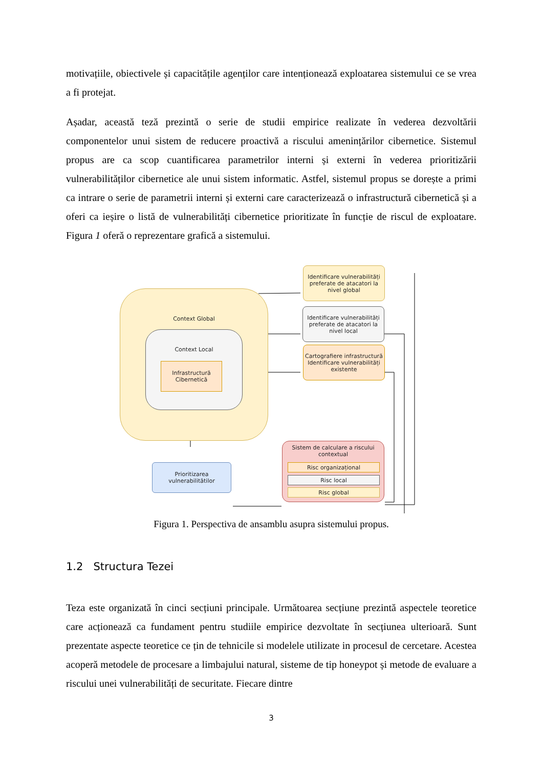motivațiile, obiectivele și capacitățile agenților care intenționează exploatarea sistemului ce se vrea a fi protejat.
Așadar, această teză prezintă o serie de studii empirice realizate în vederea dezvoltării componentelor unui sistem de reducere proactivă a riscului amenințărilor cibernetice. Sistemul propus are ca scop cuantificarea parametrilor interni și externi în vederea prioritizării vulnerabilităților cibernetice ale unui sistem informatic. Astfel, sistemul propus se dorește a primi ca intrare o serie de parametrii interni și externi care caracterizează o infrastructură cibernetică și a oferi ca ieșire o listă de vulnerabilități cibernetice prioritizate în funcție de riscul de exploatare. Figura 1 oferă o reprezentare grafică a sistemului.
Context Global
Context Local
Infrastructură Cibernetică
Identificare vulnerabilități preferate de atacatori la nivel global
Identificare vulnerabilități preferate de atacatori la nivel local
Cartografiere infrastructură Identificare vulnerabilități existente
Prioritizarea vulnerabilitătilor
Sistem de calculare a riscului contextual
Risc organizațional
Risc local
Risc global
Figura 1. Perspectiva de ansamblu asupra sistemului propus.
1.2 Structura Tezei
Teza este organizată în cinci secțiuni principale. Următoarea secțiune prezintă aspectele teoretice care acționează ca fundament pentru studiile empirice dezvoltate în secțiunea ulterioară. Sunt prezentate aspecte teoretice ce țin de tehnicile si modelele utilizate in procesul de cercetare. Acestea acoperă metodele de procesare a limbajului natural, sisteme de tip honeypot și metode de evaluare a riscului unei vulnerabilități de securitate. Fiecare dintre
3